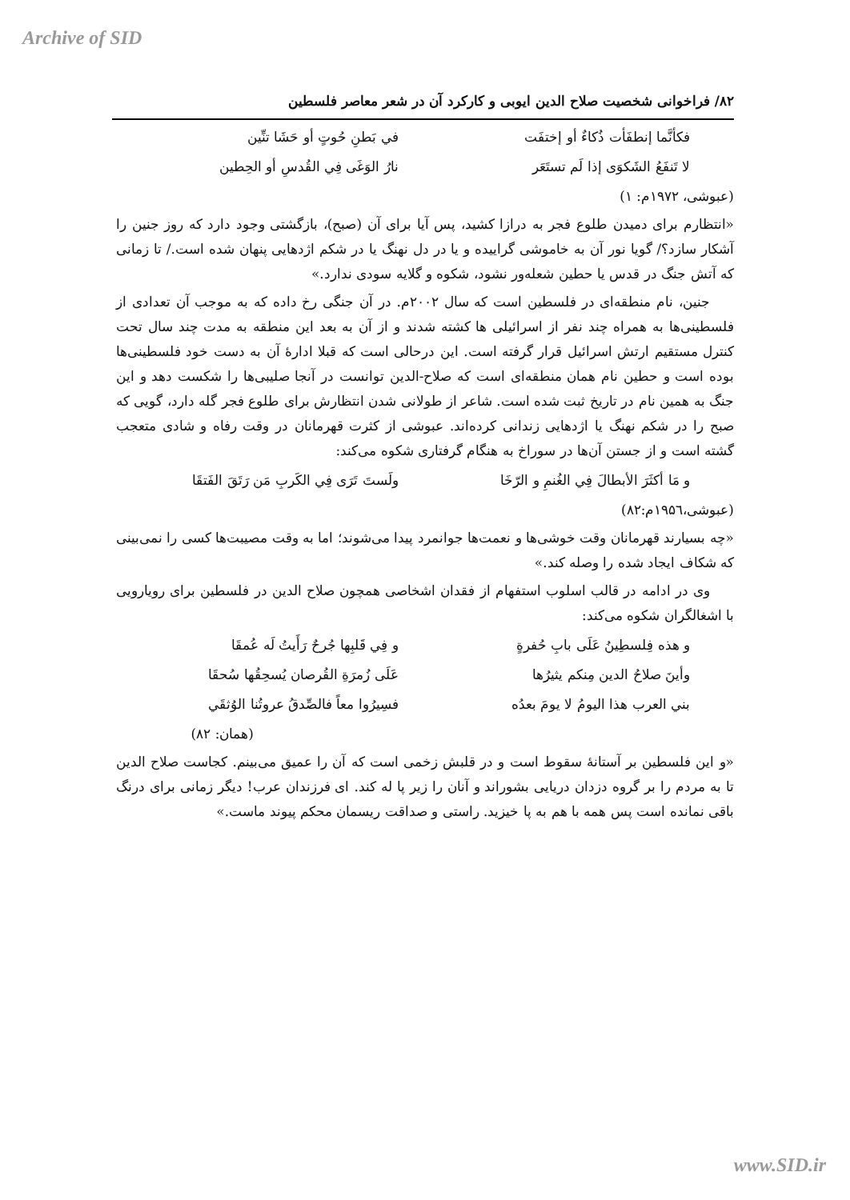Archive of SID
۸۲/ فراخوانی شخصیت صلاح الدین ایوبی و کارکرد آن در شعر معاصر فلسطین
فكأنَّما إنطفَأت ذُكاءٌ أو إختفَت في بَطنِ حُوتٍ أو حَشَا تنِّين
لا تَنفَعُ الشَكوَى إذا لَم تستَعَر نارُ الوَغَى فِي القُدسِ أو الحِطين
(عبوشی، ۱۹۷۲م: ۱)
«انتظارم برای دمیدن طلوع فجر به درازا کشید، پس آیا برای آن (صبح)، بازگشتی وجود دارد که روز جنین را آشکار سازد؟/ گویا نور آن به خاموشی گراییده و یا در دل نهنگ یا در شکم اژدهایی پنهان شده است./ تا زمانی که آتش جنگ در قدس یا حطین شعله‌ور نشود، شکوه و گلایه سودی ندارد.»
جنین، نام منطقه‌ای در فلسطین است که سال ۲۰۰۲م. در آن جنگی رخ داده که به موجب آن تعدادی از فلسطینی‌ها به همراه چند نفر از اسرائیلی ها کشته شدند و از آن به بعد این منطقه به مدت چند سال تحت کنترل مستقیم ارتش اسرائیل قرار گرفته است. این درحالی است که قبلا ادارهٔ آن به دست خود فلسطینی‌ها بوده است و حطین نام همان منطقه‌ای است که صلاح-الدین توانست در آنجا صلیبی‌ها را شکست دهد و این جنگ به همین نام در تاریخ ثبت شده است. شاعر از طولانی شدن انتظارش برای طلوع فجر گله دارد، گویی که صبح را در شکم نهنگ یا اژدهایی زندانی کرده‌اند. عبوشی از کثرت قهرمانان در وقت رفاه و شادی متعجب گشته است و از جستن آن‌ها در سوراخ به هنگام گرفتاری شکوه می‌کند:
و مَا أكثَرَ الأبطالَ فِي الغُنمِ و الرّخَا ولَستَ تَرَى فِي الكَربِ مَن رَتَقَ الفَتقَا
(عبوشی،۱۹۵٦م:۸۲)
«چه بسیارند قهرمانان وقت خوشی‌ها و نعمت‌ها جوانمرد پیدا می‌شوند؛ اما به وقت مصیبت‌ها کسی را نمی‌بینی که شکاف ایجاد شده را وصله کند.»
وی در ادامه در قالب اسلوب استفهام از فقدان اشخاصی همچون صلاح الدین در فلسطین برای رویارویی با اشغالگران شکوه می‌کند:
و هذه فِلسطِينُ عَلَى بابِ حُفرةٍ و فِي قَلبِها جُرحٌ رَأَيتُ لَه عُمقَا
وأينَ صلاحُ الدين مِنكم يثيرُها عَلَى زُمرَةِ القُرصان يُسحِقُها سُحقَا
بني العرب هذا اليومُ لا يومَ بعدُه فسِيرُوا معاً فالصِّدقُ عروتُنا الوُثقَي
(همان: ۸۲)
«و این فلسطین بر آستانهٔ سقوط است و در قلبش زخمی است که آن را عمیق می‌بینم. کجاست صلاح الدین تا به مردم را بر گروه دزدان دریایی بشوراند و آنان را زیر پا له کند. ای فرزندان عرب! دیگر زمانی برای درنگ باقی نمانده است پس همه با هم به پا خیزید. راستی و صداقت ریسمان محکم پیوند ماست.»
www.SID.ir